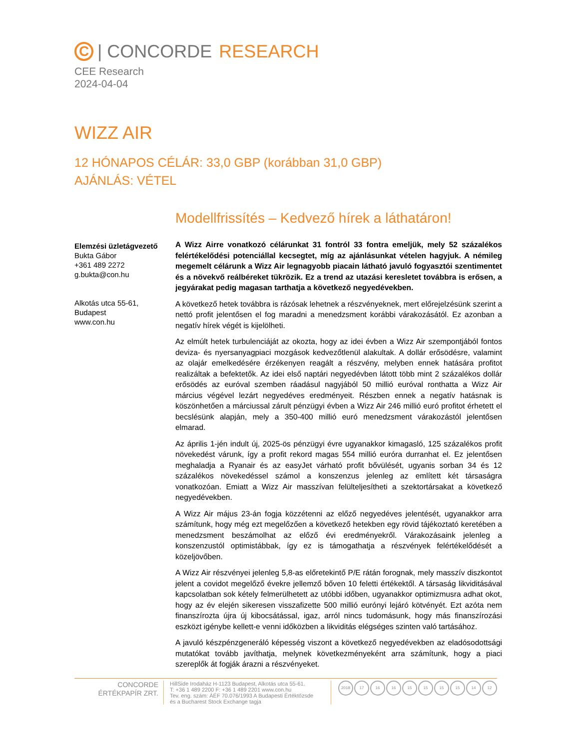C
| CONCORDE RESEARCH
CEE Research
2024-04-04
WIZZ AIR
12 HÓNAPOS CÉLÁR: 33,0 GBP (korábban 31,0 GBP)
AJÁNLÁS: VÉTEL
Elemzési üzletágvezető
Bukta Gábor
+361 489 2272
g.bukta@con.hu
Alkotás utca 55-61,
Budapest
www.con.hu
Modellfrissítés – Kedvező hírek a láthatáron!
A Wizz Airre vonatkozó célárunkat 31 fontról 33 fontra emeljük, mely 52 százalékos felértékelődési potenciállal kecsegtet, míg az ajánlásunkat vételen hagyjuk. A némileg megemelt célárunk a Wizz Air legnagyobb piacain látható javuló fogyasztói szentimentet és a növekvő reálbéreket tükrözik. Ez a trend az utazási keresletet továbbra is erősen, a jegyárakat pedig magasan tarthatja a következő negyedévekben.
A következő hetek továbbra is rázósak lehetnek a részvényeknek, mert előrejelzésünk szerint a nettó profit jelentősen el fog maradni a menedzsment korábbi várakozásától. Ez azonban a negatív hírek végét is kijelölheti.
Az elmúlt hetek turbulenciáját az okozta, hogy az idei évben a Wizz Air szempontjából fontos deviza- és nyersanyagpiaci mozgások kedvezőtlenül alakultak. A dollár erősödésre, valamint az olajár emelkedésére érzékenyen reagált a részvény, melyben ennek hatására profitot realizáltak a befektetők. Az idei első naptári negyedévben látott több mint 2 százalékos dollár erősödés az euróval szemben ráadásul nagyjából 50 millió euróval ronthatta a Wizz Air március végével lezárt negyedéves eredményeit. Részben ennek a negatív hatásnak is köszönhetően a márciussal zárult pénzügyi évben a Wizz Air 246 millió euró profitot érhetett el becslésünk alapján, mely a 350-400 millió euró menedzsment várakozástól jelentősen elmarad.
Az április 1-jén indult új, 2025-ös pénzügyi évre ugyanakkor kimagasló, 125 százalékos profit növekedést várunk, így a profit rekord magas 554 millió euróra durranhat el. Ez jelentősen meghaladja a Ryanair és az easyJet várható profit bővülését, ugyanis sorban 34 és 12 százalékos növekedéssel számol a konszenzus jelenleg az említett két társaságra vonatkozóan. Emiatt a Wizz Air masszívan felülteljesítheti a szektortársakat a következő negyedévekben.
A Wizz Air május 23-án fogja közzétenni az előző negyedéves jelentését, ugyanakkor arra számítunk, hogy még ezt megelőzően a következő hetekben egy rövid tájékoztató keretében a menedzsment beszámolhat az előző évi eredményekről. Várakozásaink jelenleg a konszenzustól optimistábbak, így ez is támogathatja a részvények felértékelődését a közeljövőben.
A Wizz Air részvényei jelenleg 5,8-as előretekintő P/E rátán forognak, mely masszív diszkontot jelent a covidot megelőző évekre jellemző bőven 10 feletti értékektől. A társaság likviditásával kapcsolatban sok kétely felmerülhetett az utóbbi időben, ugyanakkor optimizmusra adhat okot, hogy az év elején sikeresen visszafizette 500 millió eurónyi lejáró kötvényét. Ezt azóta nem finanszírozta újra új kibocsátással, igaz, arról nincs tudomásunk, hogy más finanszírozási eszközt igénybe kellett-e venni időközben a likviditás elégséges szinten való tartásához.
A javuló készpénzgeneráló képesség viszont a következő negyedévekben az eladósodottsági mutatókat tovább javíthatja, melynek következményeként arra számítunk, hogy a piaci szereplők át fogják árazni a részvényeket.
CONCORDE
ÉRTÉKPAPÍR ZRT.
HillSide Irodaház H-1123 Budapest, Alkotás utca 55-61.
T: +36 1 489 2200 F: +36 1 489 2201 www.con.hu
Tev. eng. szám: ÁÉF 70.076/1993 A Budapesti Értéktőzsde
és a Bucharest Stock Exchange tagja
2018 17 16 16 15 15 15 15 14 12